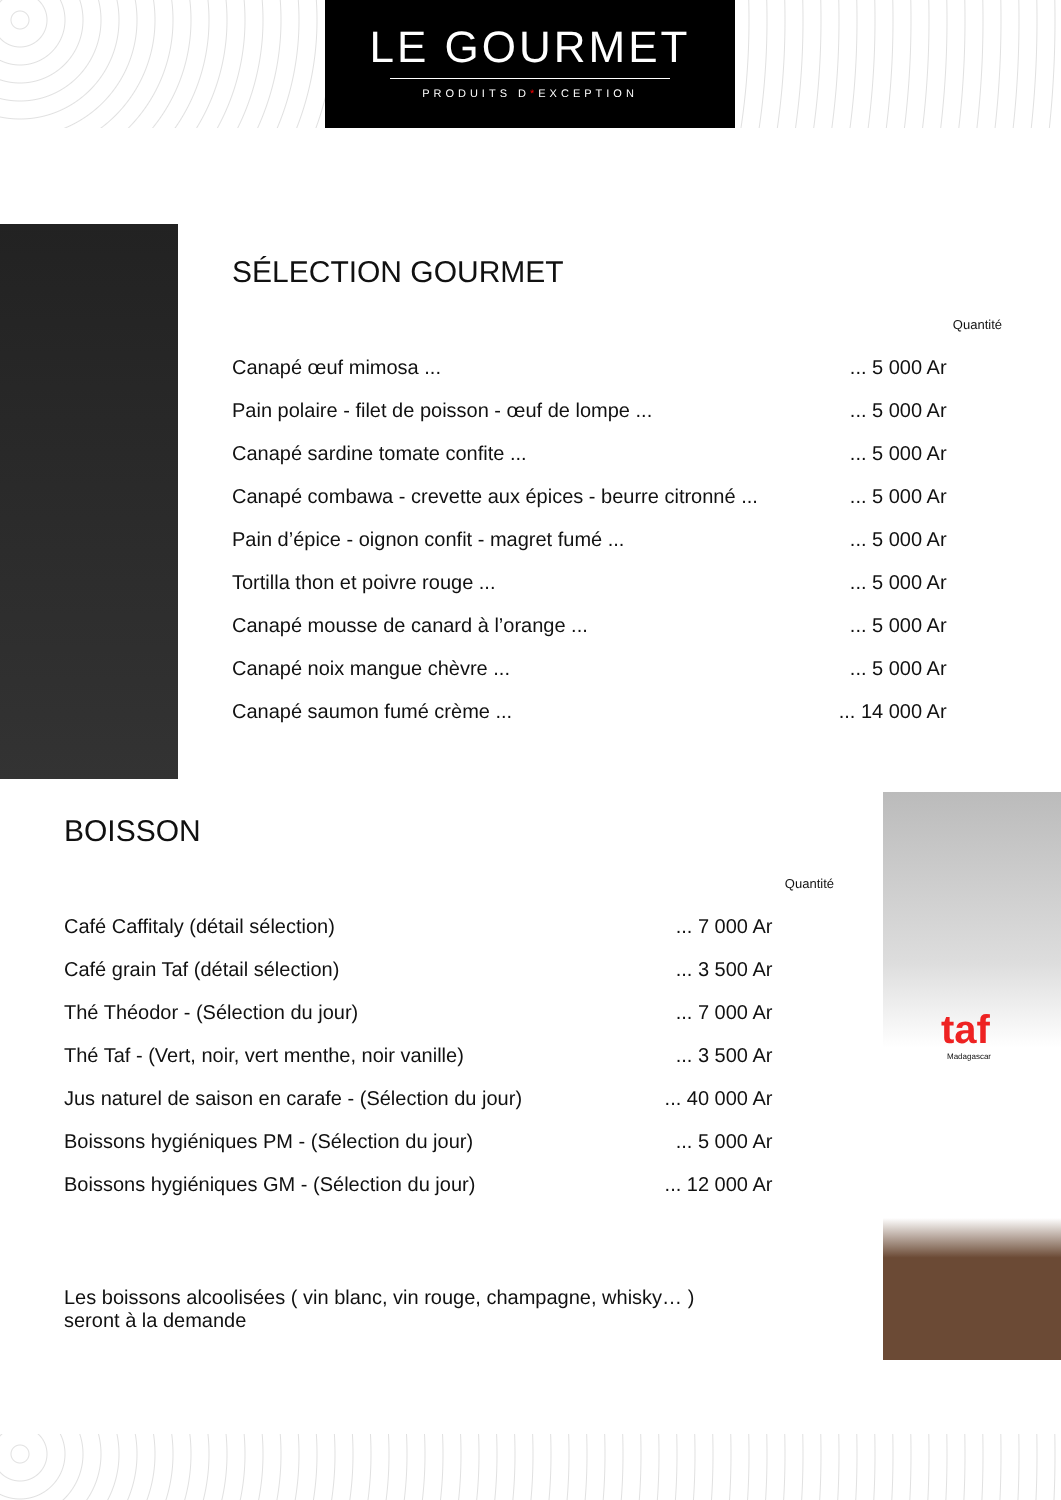LE GOURMET
PRODUITS D*EXCEPTION
SÉLECTION GOURMET
| | | Quantité |
| Canapé œuf mimosa ... | ... 5 000 Ar | |
| Pain polaire - filet de poisson - œuf de lompe ... | ... 5 000 Ar | |
| Canapé sardine tomate confite ... | ... 5 000 Ar | |
| Canapé combawa - crevette aux épices - beurre citronné ... | ... 5 000 Ar | |
| Pain d’épice - oignon confit - magret fumé ... | ... 5 000 Ar | |
| Tortilla thon et poivre rouge ... | ... 5 000 Ar | |
| Canapé mousse de canard à l’orange ... | ... 5 000 Ar | |
| Canapé noix mangue chèvre ... | ... 5 000 Ar | |
| Canapé saumon fumé crème ... | ... 14 000 Ar | |
BOISSON
| | | Quantité |
| Café Caffitaly (détail sélection) | ... 7 000 Ar | |
| Café grain Taf (détail sélection) | ... 3 500 Ar | |
| Thé Théodor - (Sélection du jour) | ... 7 000 Ar | |
| Thé Taf - (Vert, noir, vert menthe, noir vanille) | ... 3 500 Ar | |
| Jus naturel de saison en carafe - (Sélection du jour) | ... 40 000 Ar | |
| Boissons hygiéniques PM - (Sélection du jour) | ... 5 000 Ar | |
| Boissons hygiéniques GM - (Sélection du jour) | ... 12 000 Ar | |
Les boissons alcoolisées ( vin blanc, vin rouge, champagne, whisky… )
seront à la demande
taf
Madagascar